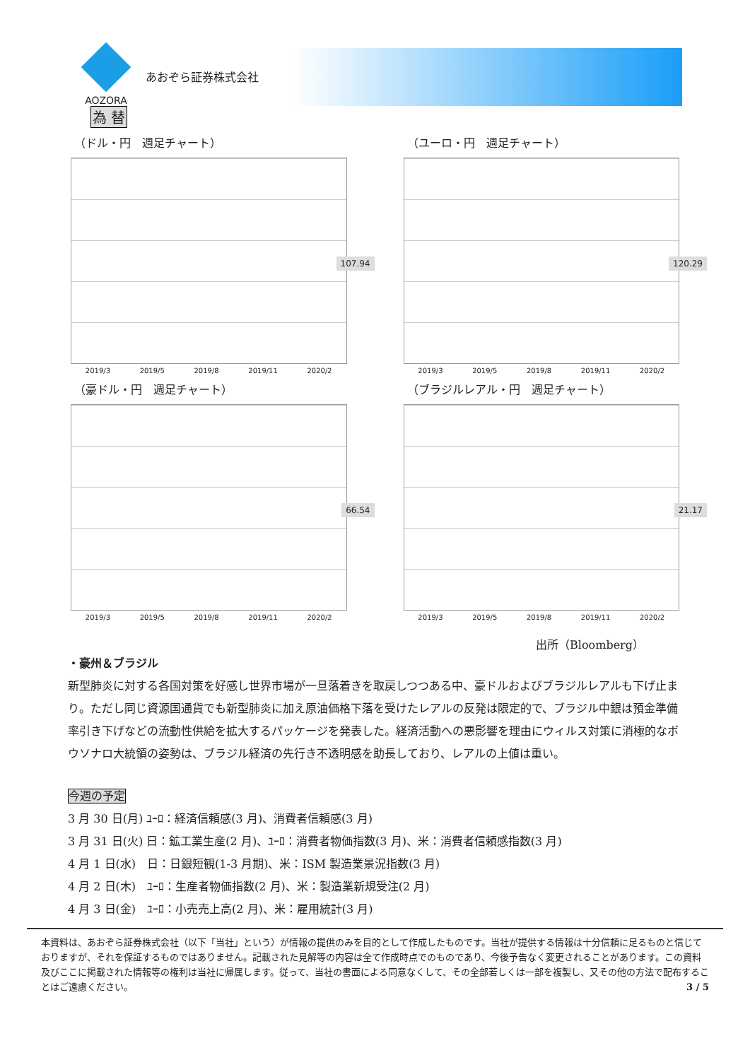AOZORA
あおぞら証券株式会社
為 替
（ドル・円　週足チャート）
107.94
2019/3 2019/5 2019/8 2019/11 2020/2
（ユーロ・円　週足チャート）
120.29
2019/3 2019/5 2019/8 2019/11 2020/2
（豪ドル・円　週足チャート）
66.54
2019/3 2019/5 2019/8 2019/11 2020/2
（ブラジルレアル・円　週足チャート）
21.17
2019/3 2019/5 2019/8 2019/11 2020/2
出所（Bloomberg）
・豪州＆ブラジル
新型肺炎に対する各国対策を好感し世界市場が一旦落着きを取戻しつつある中、豪ドルおよびブラジルレアルも下げ止まり。ただし同じ資源国通貨でも新型肺炎に加え原油価格下落を受けたレアルの反発は限定的で、ブラジル中銀は預金準備率引き下げなどの流動性供給を拡大するパッケージを発表した。経済活動への悪影響を理由にウィルス対策に消極的なボウソナロ大統領の姿勢は、ブラジル経済の先行き不透明感を助長しており、レアルの上値は重い。
今週の予定
3 月 30 日(月) ﾕｰﾛ：経済信頼感(3 月)、消費者信頼感(3 月)
3 月 31 日(火) 日：鉱工業生産(2 月)、ﾕｰﾛ：消費者物価指数(3 月)、米：消費者信頼感指数(3 月)
4 月 1 日(水)　日：日銀短観(1-3 月期)、米：ISM 製造業景況指数(3 月)
4 月 2 日(木)　ﾕｰﾛ：生産者物価指数(2 月)、米：製造業新規受注(2 月)
4 月 3 日(金)　ﾕｰﾛ：小売売上高(2 月)、米：雇用統計(3 月)
本資料は、あおぞら証券株式会社（以下「当社」という）が情報の提供のみを目的として作成したものです。当社が提供する情報は十分信頼に足るものと信じておりますが、それを保証するものではありません。記載された見解等の内容は全て作成時点でのものであり、今後予告なく変更されることがあります。この資料及びここに掲載された情報等の権利は当社に帰属します。従って、当社の書面による同意なくして、その全部若しくは一部を複製し、又その他の方法で配布することはご遠慮ください。 3 / 5